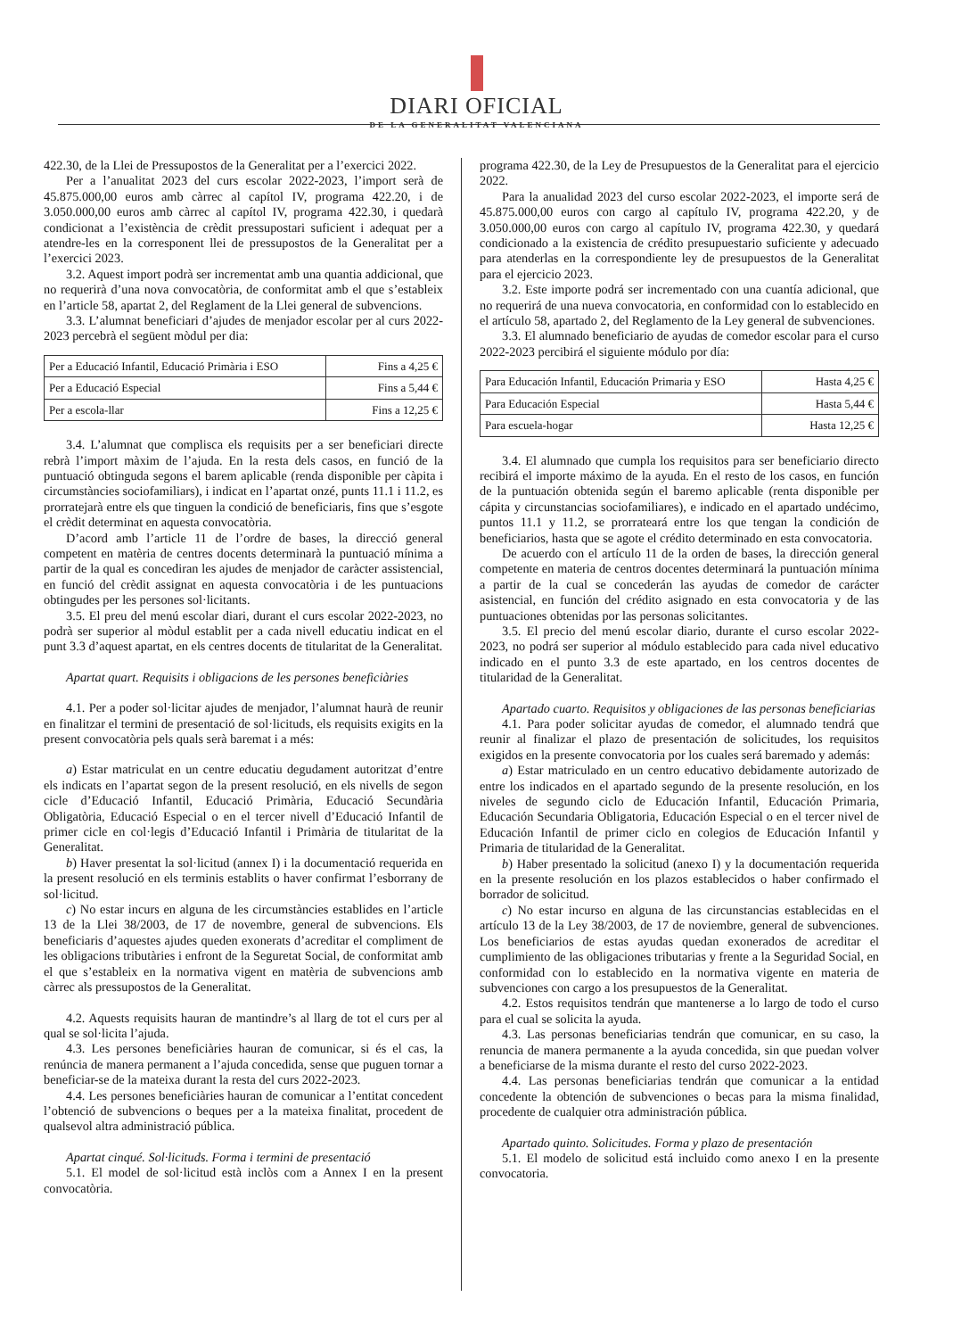DIARI OFICIAL
DE LA GENERALITAT VALENCIANA
422.30, de la Llei de Pressupostos de la Generalitat per a l’exercici 2022.
Per a l’anualitat 2023 del curs escolar 2022-2023, l’import serà de 45.875.000,00 euros amb càrrec al capítol IV, programa 422.20, i de 3.050.000,00 euros amb càrrec al capítol IV, programa 422.30, i quedarà condicionat a l’existència de crèdit pressupostari suficient i adequat per a atendre-les en la corresponent llei de pressupostos de la Generalitat per a l’exercici 2023.
3.2. Aquest import podrà ser incrementat amb una quantia addicional, que no requerirà d’una nova convocatòria, de conformitat amb el que s’estableix en l’article 58, apartat 2, del Reglament de la Llei general de subvencions.
3.3. L’alumnat beneficiari d’ajudes de menjador escolar per al curs 2022-2023 percebrà el següent mòdul per dia:
| Per a Educació Infantil, Educació Primària i ESO | Fins a 4,25 € |
| Per a Educació Especial | Fins a 5,44 € |
| Per a escola-llar | Fins a 12,25 € |
3.4. L’alumnat que complisca els requisits per a ser beneficiari directe rebrà l’import màxim de l’ajuda. En la resta dels casos, en funció de la puntuació obtinguda segons el barem aplicable (renda disponible per càpita i circumstàncies sociofamiliars), i indicat en l’apartat onzé, punts 11.1 i 11.2, es prorratejarà entre els que tinguen la condició de beneficiaris, fins que s’esgote el crèdit determinat en aquesta convocatòria.
D’acord amb l’article 11 de l’ordre de bases, la direcció general competent en matèria de centres docents determinarà la puntuació mínima a partir de la qual es concediran les ajudes de menjador de caràcter assistencial, en funció del crèdit assignat en aquesta convocatòria i de les puntuacions obtingudes per les persones sol·licitants.
3.5. El preu del menú escolar diari, durant el curs escolar 2022-2023, no podrà ser superior al mòdul establit per a cada nivell educatiu indicat en el punt 3.3 d’aquest apartat, en els centres docents de titularitat de la Generalitat.
Apartat quart. Requisits i obligacions de les persones beneficiàries
4.1. Per a poder sol·licitar ajudes de menjador, l’alumnat haurà de reunir en finalitzar el termini de presentació de sol·licituds, els requisits exigits en la present convocatòria pels quals serà baremat i a més:
a) Estar matriculat en un centre educatiu degudament autoritzat d’entre els indicats en l’apartat segon de la present resolució, en els nivells de segon cicle d’Educació Infantil, Educació Primària, Educació Secundària Obligatòria, Educació Especial o en el tercer nivell d’Educació Infantil de primer cicle en col·legis d’Educació Infantil i Primària de titularitat de la Generalitat.
b) Haver presentat la sol·licitud (annex I) i la documentació requerida en la present resolució en els terminis establits o haver confirmat l’esborrany de sol·licitud.
c) No estar incurs en alguna de les circumstàncies establides en l’article 13 de la Llei 38/2003, de 17 de novembre, general de subvencions. Els beneficiaris d’aquestes ajudes queden exonerats d’acreditar el compliment de les obligacions tributàries i enfront de la Seguretat Social, de conformitat amb el que s’estableix en la normativa vigent en matèria de subvencions amb càrrec als pressupostos de la Generalitat.
4.2. Aquests requisits hauran de mantindre’s al llarg de tot el curs per al qual se sol·licita l’ajuda.
4.3. Les persones beneficiàries hauran de comunicar, si és el cas, la renúncia de manera permanent a l’ajuda concedida, sense que puguen tornar a beneficiar-se de la mateixa durant la resta del curs 2022-2023.
4.4. Les persones beneficiàries hauran de comunicar a l’entitat concedent l’obtenció de subvencions o beques per a la mateixa finalitat, procedent de qualsevol altra administració pública.
Apartat cinqué. Sol·licituds. Forma i termini de presentació
5.1. El model de sol·licitud està inclòs com a Annex I en la present convocatòria.
programa 422.30, de la Ley de Presupuestos de la Generalitat para el ejercicio 2022.
Para la anualidad 2023 del curso escolar 2022-2023, el importe será de 45.875.000,00 euros con cargo al capítulo IV, programa 422.20, y de 3.050.000,00 euros con cargo al capítulo IV, programa 422.30, y quedará condicionado a la existencia de crédito presupuestario suficiente y adecuado para atenderlas en la correspondiente ley de presupuestos de la Generalitat para el ejercicio 2023.
3.2. Este importe podrá ser incrementado con una cuantía adicional, que no requerirá de una nueva convocatoria, en conformidad con lo establecido en el artículo 58, apartado 2, del Reglamento de la Ley general de subvenciones.
3.3. El alumnado beneficiario de ayudas de comedor escolar para el curso 2022-2023 percibirá el siguiente módulo por día:
| Para Educación Infantil, Educación Primaria y ESO | Hasta 4,25 € |
| Para Educación Especial | Hasta 5,44 € |
| Para escuela-hogar | Hasta 12,25 € |
3.4. El alumnado que cumpla los requisitos para ser beneficiario directo recibirá el importe máximo de la ayuda. En el resto de los casos, en función de la puntuación obtenida según el baremo aplicable (renta disponible per cápita y circunstancias sociofamiliares), e indicado en el apartado undécimo, puntos 11.1 y 11.2, se prorrateará entre los que tengan la condición de beneficiarios, hasta que se agote el crédito determinado en esta convocatoria.
De acuerdo con el artículo 11 de la orden de bases, la dirección general competente en materia de centros docentes determinará la puntuación mínima a partir de la cual se concederán las ayudas de comedor de carácter asistencial, en función del crédito asignado en esta convocatoria y de las puntuaciones obtenidas por las personas solicitantes.
3.5. El precio del menú escolar diario, durante el curso escolar 2022-2023, no podrá ser superior al módulo establecido para cada nivel educativo indicado en el punto 3.3 de este apartado, en los centros docentes de titularidad de la Generalitat.
Apartado cuarto. Requisitos y obligaciones de las personas beneficiarias
4.1. Para poder solicitar ayudas de comedor, el alumnado tendrá que reunir al finalizar el plazo de presentación de solicitudes, los requisitos exigidos en la presente convocatoria por los cuales será baremado y además:
a) Estar matriculado en un centro educativo debidamente autorizado de entre los indicados en el apartado segundo de la presente resolución, en los niveles de segundo ciclo de Educación Infantil, Educación Primaria, Educación Secundaria Obligatoria, Educación Especial o en el tercer nivel de Educación Infantil de primer ciclo en colegios de Educación Infantil y Primaria de titularidad de la Generalitat.
b) Haber presentado la solicitud (anexo I) y la documentación requerida en la presente resolución en los plazos establecidos o haber confirmado el borrador de solicitud.
c) No estar incurso en alguna de las circunstancias establecidas en el artículo 13 de la Ley 38/2003, de 17 de noviembre, general de subvenciones. Los beneficiarios de estas ayudas quedan exonerados de acreditar el cumplimiento de las obligaciones tributarias y frente a la Seguridad Social, en conformidad con lo establecido en la normativa vigente en materia de subvenciones con cargo a los presupuestos de la Generalitat.
4.2. Estos requisitos tendrán que mantenerse a lo largo de todo el curso para el cual se solicita la ayuda.
4.3. Las personas beneficiarias tendrán que comunicar, en su caso, la renuncia de manera permanente a la ayuda concedida, sin que puedan volver a beneficiarse de la misma durante el resto del curso 2022-2023.
4.4. Las personas beneficiarias tendrán que comunicar a la entidad concedente la obtención de subvenciones o becas para la misma finalidad, procedente de cualquier otra administración pública.
Apartado quinto. Solicitudes. Forma y plazo de presentación
5.1. El modelo de solicitud está incluido como anexo I en la presente convocatoria.